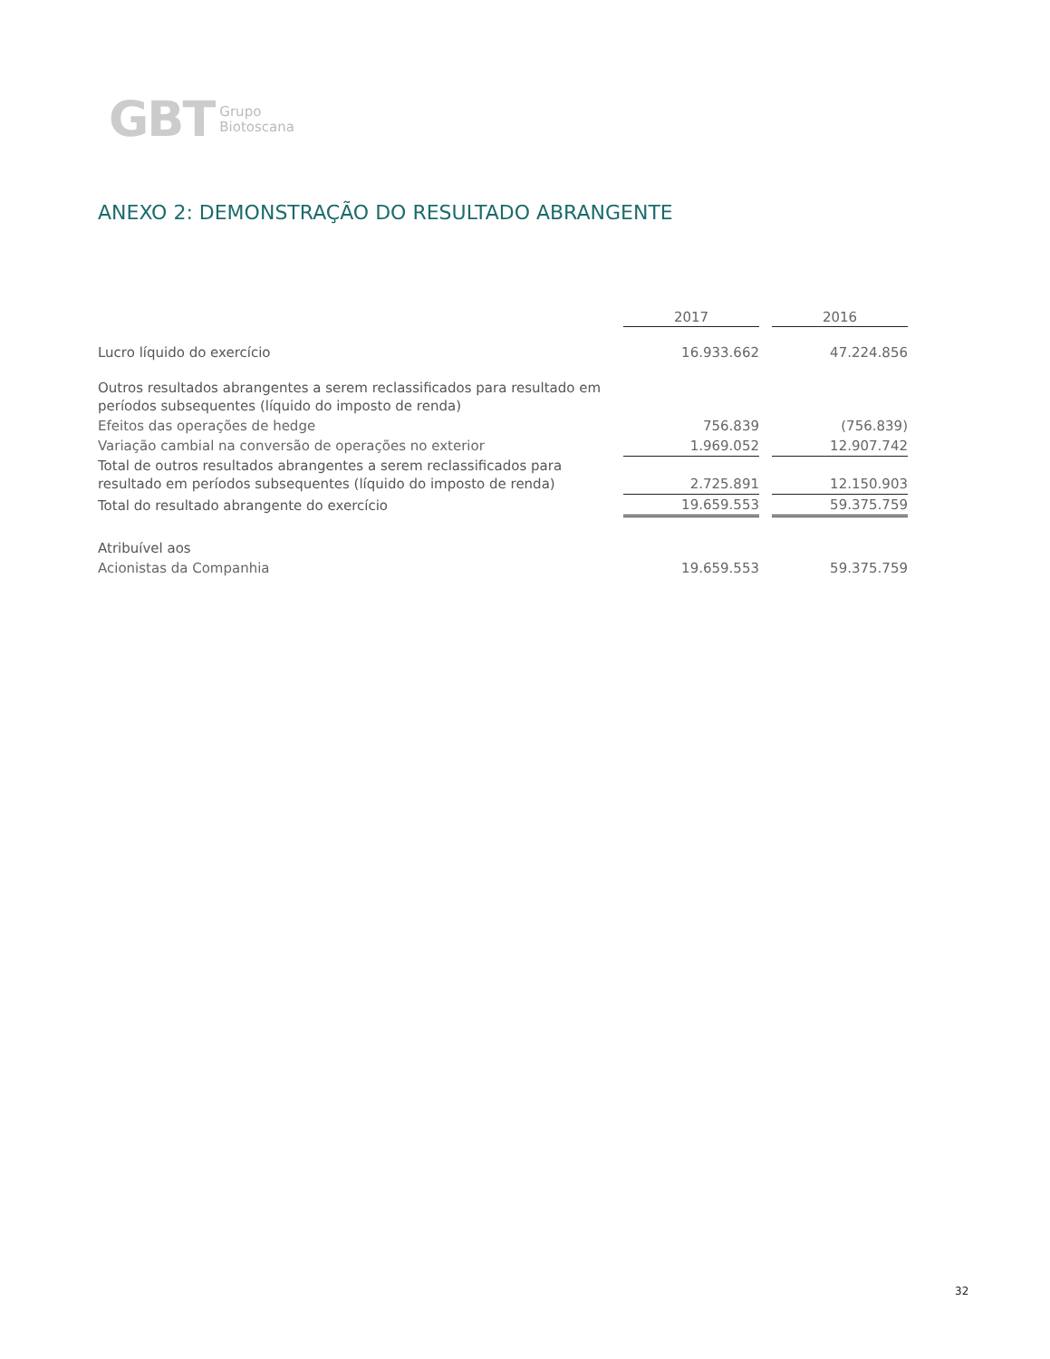GBT Grupo
Biotoscana
ANEXO 2: DEMONSTRAÇÃO DO RESULTADO ABRANGENTE
| | 2017 | | 2016 |
| Lucro líquido do exercício | 16.933.662 | | 47.224.856 |
| Outros resultados abrangentes a serem reclassificados para resultado em períodos subsequentes (líquido do imposto de renda) | | | |
| Efeitos das operações de hedge | 756.839 | | (756.839) |
| Variação cambial na conversão de operações no exterior | 1.969.052 | | 12.907.742 |
| Total de outros resultados abrangentes a serem reclassificados para resultado em períodos subsequentes (líquido do imposto de renda) | 2.725.891 | | 12.150.903 |
| Total do resultado abrangente do exercício | 19.659.553 | | 59.375.759 |
| Atribuível aos | | | |
| Acionistas da Companhia | 19.659.553 | | 59.375.759 |
32